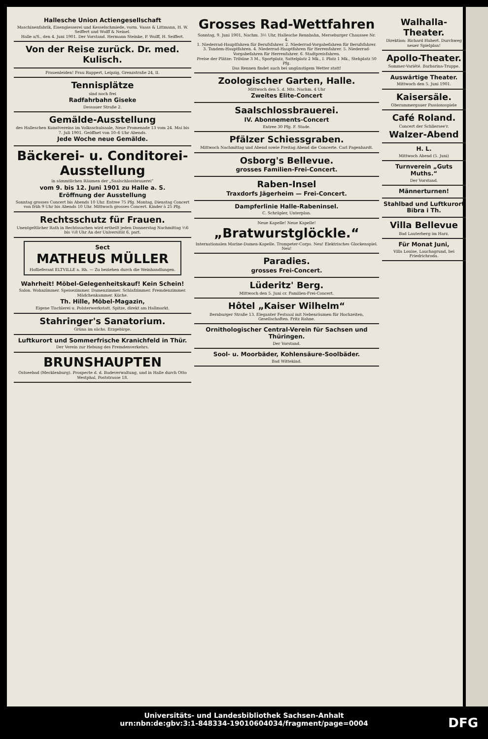Hallesche Union Actiengesellschaft
Maschinenfabrik, Eisengiesserei und Kesselschmiede, vorm. Vaass & Littmann, H. W. Seiffert und Wolff & Neinel.
Halle a/S., den 4. Juni 1901. Der Vorstand. Hermann Steinke, P. Wolff, H. Seiffert.
Von der Reise zurück. Dr. med. Kulisch.
Frauenleiden! Frau Ruppert, Leipzig, Grenzstraße 24, II.
Tennisplätze
sind noch frei
Radfahrbahn Giseke
Dessauer Straße 2.
Gemälde-Ausstellung
des Halleschen Kunstvereins im Volksschulsaale, Neue Promenade 13 vom 24. Mai bis 7. Juli 1901. Geöffnet von 10–6 Uhr Abends.
Jede Woche neue Gemälde.
Bäckerei- u. Conditorei-Ausstellung
in sämmtlichen Räumen der „Saalschlossbrauerei“
vom 9. bis 12. Juni 1901 zu Halle a. S.
Eröffnung der Ausstellung
Sonntag grosses Concert bis Abends 10 Uhr. Entree 75 Pfg. Montag, Dienstag Concert von früh 9 Uhr bis Abends 10 Uhr. Mittwoch grosses Concert. Kinder à 25 Pfg.
Rechtsschutz für Frauen.
Unentgeltlicher Rath in Rechtssachen wird ertheilt jeden Donnerstag Nachmittag ½6 bis ½8 Uhr An der Universität 6, part.
Sect
MATHEUS MÜLLER
Hoflieferant ELTVILLE a. Rh. — Zu beziehen durch die Weinhandlungen.
Wahrheit! Möbel-Gelegenheitskauf! Kein Schein!
Salon. Wohnzimmer. Speisezimmer. Damenzimmer. Schlafzimmer. Fremdenzimmer. Mädchenkammer. Küche.
Th. Hille, Möbel-Magazin,
Eigene Tischlerei u. Polsterwerkstatt. Spitze, direkt am Hallmarkt.
Stahringer's Sanatorium.
Grüna im sächs. Erzgebirge.
Luftkurort und Sommerfrische Kranichfeld in Thür.
Der Verein zur Hebung des Fremdenverkehrs.
BRUNSHAUPTEN
Ostseebad (Mecklenburg). Prospecte d. d. Badeverwaltung, und in Halle durch Otto Westphal, Poststrasse 18.
Grosses Rad-Wettfahren
Sonntag, 9. Juni 1901, Nachm. 3½ Uhr, Hallesche Rennbahn, Merseburger Chaussee Nr. 4.
1. Niederrad-Hauptfahren für Berufsfahrer. 2. Niederrad-Vorgabefahren für Berufsfahrer. 3. Tandem-Hauptfahren. 4. Niederrad-Hauptfahren für Herrenfahrer. 5. Niederrad-Vorgabefahren für Herrenfahrer. 6. Stadtpreisfahren.
Preise der Plätze: Tribüne 3 M., Sportplatz, Sattelplatz 2 Mk., I. Platz 1 Mk., Stehplatz 50 Pfg.
Das Rennen findet auch bei ungünstigem Wetter statt!
Zoologischer Garten, Halle.
Mittwoch den 5. d. Mts. Nachm. 4 Uhr
Zweites Elite-Concert
Saalschlossbrauerei.
IV. Abonnements-Concert
Entree 30 Pfg. F. Stade.
Pfälzer Schiessgraben.
Mittwoch Nachmittag und Abend sowie Freitag Abend die Concerte. Carl Pagenhardt.
Osborg's Bellevue.
grosses Familien-Frei-Concert.
Raben-Insel
Traxdorfs Jägerheim — Frei-Concert.
Dampferlinie Halle-Rabeninsel.
C. Schräpler, Unterplan.
Neue Kapelle! Neue Kapelle!
„Bratwurstglöckle.“
Internationalen Marine-Damen-Kapelle. Trompeter-Corps. Neu! Elektrisches Glockenspiel. Neu!
Paradies.
grosses Frei-Concert.
Lüderitz' Berg.
Mittwoch den 5. Juni cr. Familien-Frei-Concert.
Hôtel „Kaiser Wilhelm“
Bernburger Straße 13. Eleganter Festsaal mit Nebenräumen für Hochzeiten, Gesellschaften. Fritz Rahne.
Ornithologischer Central-Verein für Sachsen und Thüringen.
Der Vorstand.
Sool- u. Moorbäder, Kohlensäure-Soolbäder.
Bad Wittekind.
Walhalla-Theater.
Direktion: Richard Hubert. Durchweg neuer Spielplan!
Apollo-Theater.
Sommer-Variété. Barbarina-Truppe.
Auswärtige Theater.
Mittwoch den 5. Juni 1901.
Kaisersäle.
Oberammergauer Passionsspiele
Café Roland.
Concert der Schliersee'r.
Walzer-Abend
H. L.
Mittwoch Abend (5. Juni)
Turnverein „Guts Muths.“
Der Vorstand.
Männerturnen!
Stahlbad und Luftkurort Bibra i Th.
Villa Bellevue
Bad Lauterberg im Harz.
Für Monat Juni,
Villa Louise, Lauchagrund, bei Friedrichroda.
Universitäts- und Landesbibliothek Sachsen-Anhalt
urn:nbn:de:gbv:3:1-848334-19010604034/fragment/page=0004
DFG